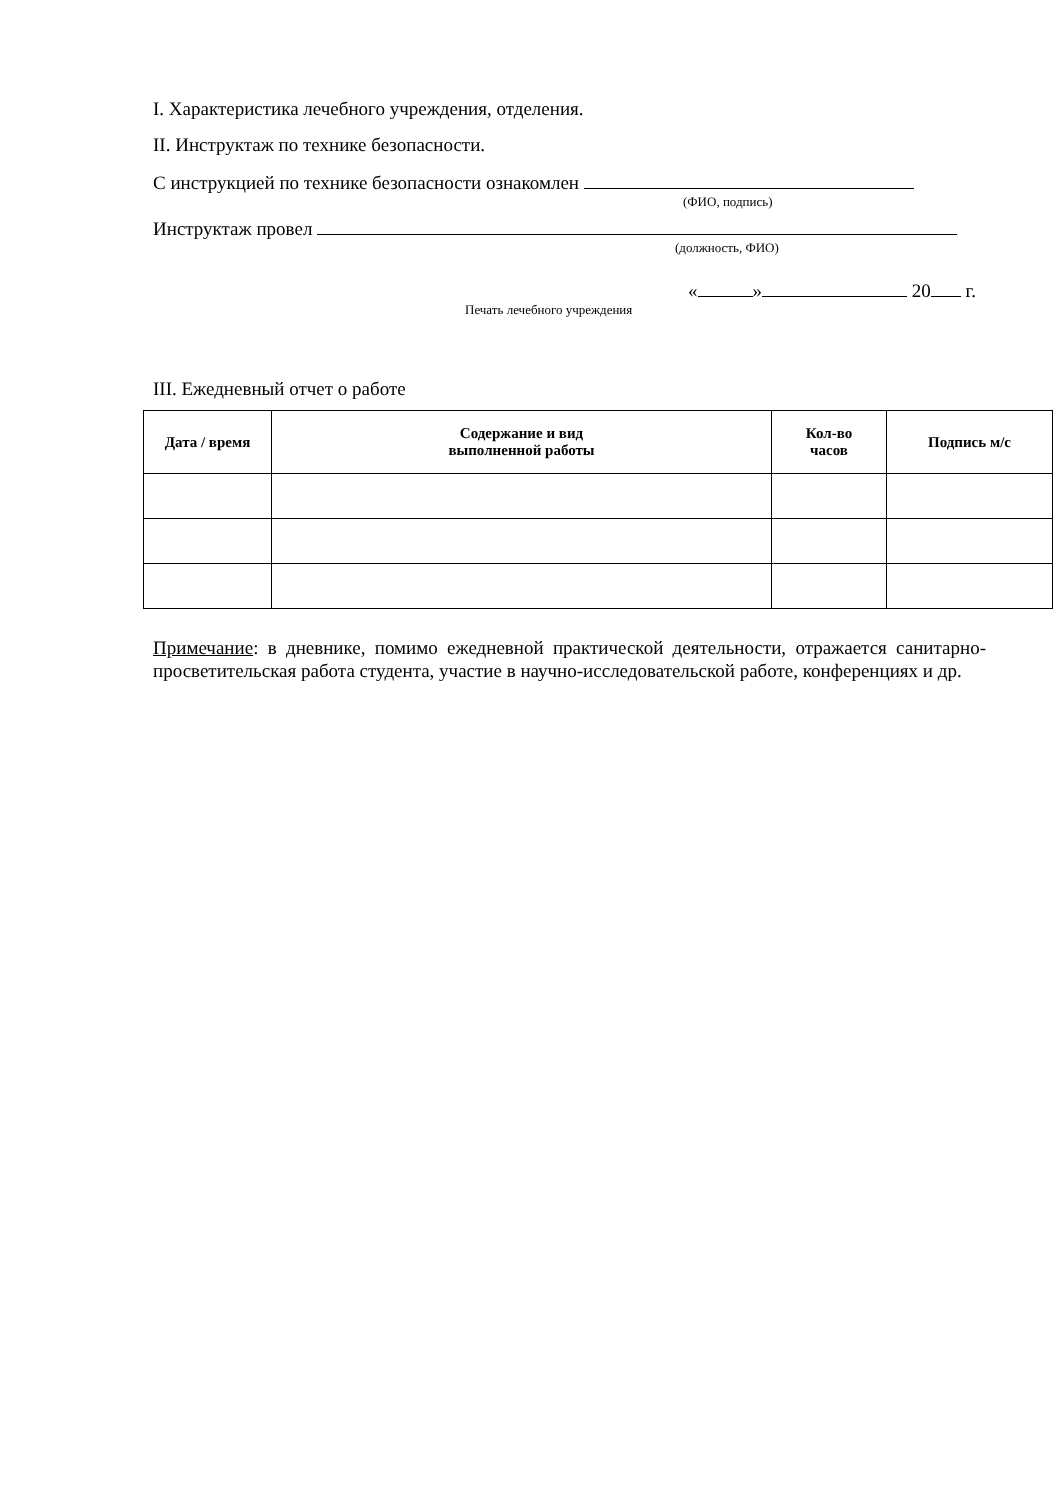I. Характеристика лечебного учреждения, отделения.
II. Инструктаж по технике безопасности.
С инструкцией по технике безопасности ознакомлен
(ФИО, подпись)
Инструктаж провел
(должность, ФИО)
« » 20 г.
Печать лечебного учреждения
III. Ежедневный отчет о работе
| Дата / время | Содержание и вид выполненной работы | Кол-во часов | Подпись м/с |
| --- | --- | --- | --- |
Примечание: в дневнике, помимо ежедневной практической деятельности, отражается санитарно-просветительская работа студента, участие в научно-исследовательской работе, конференциях и др.